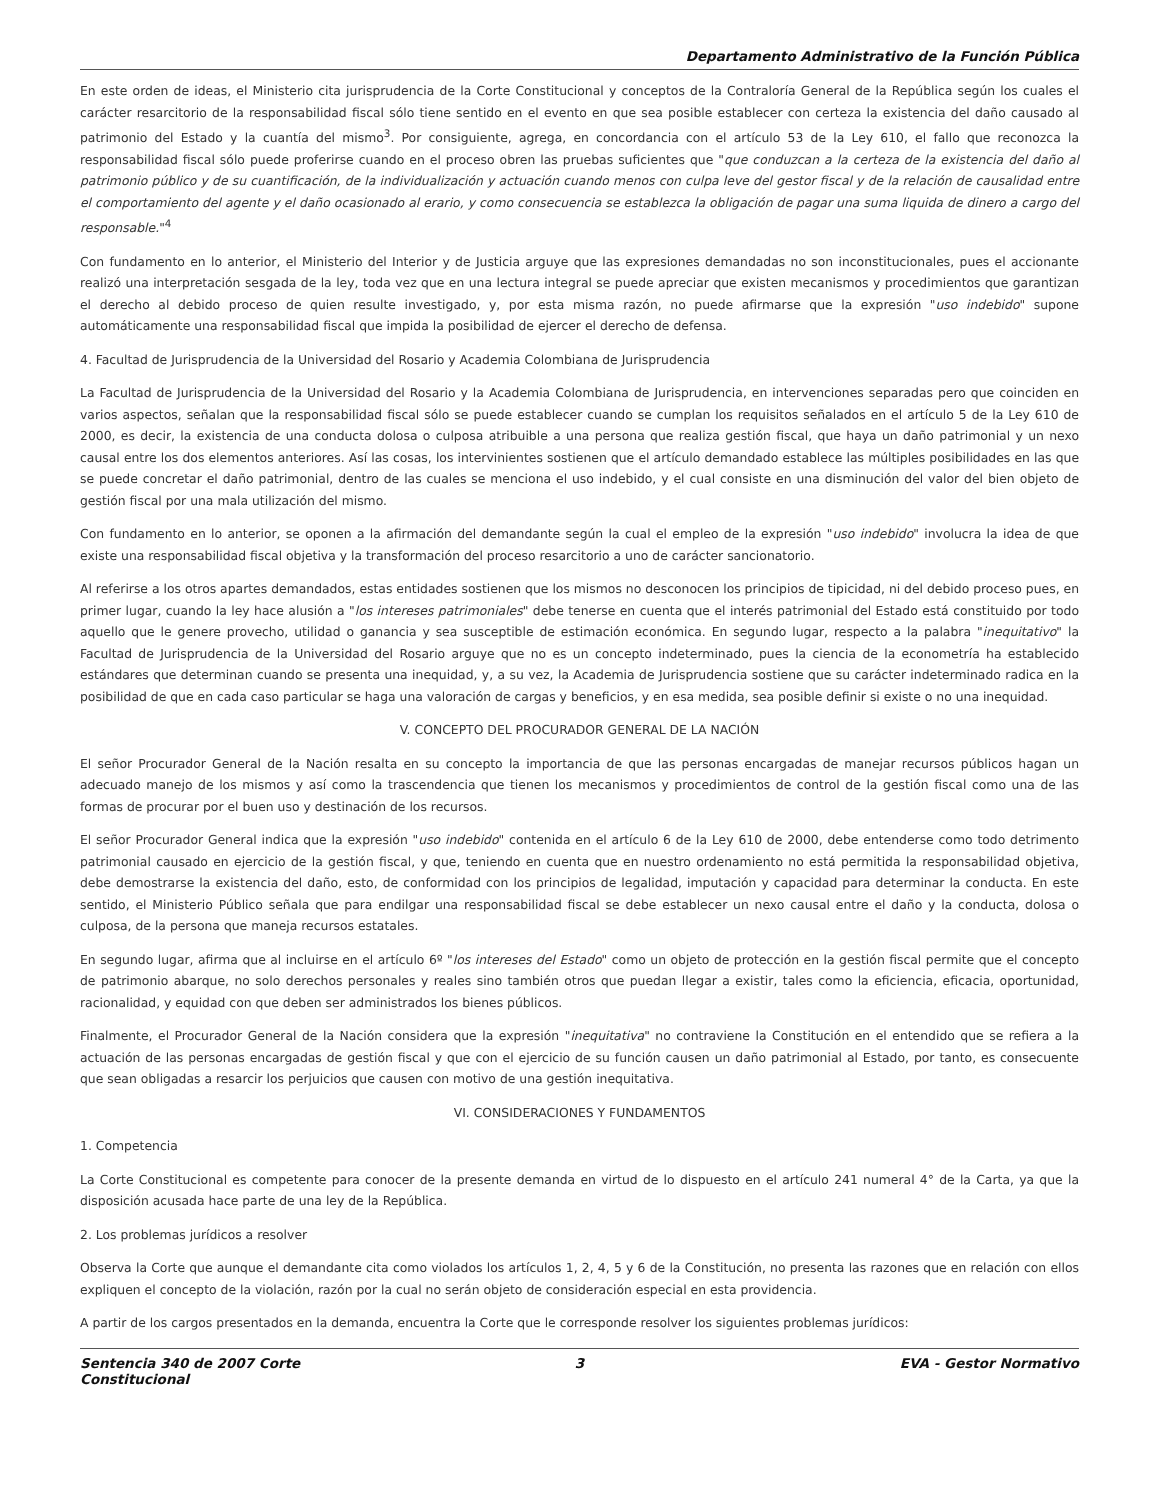Departamento Administrativo de la Función Pública
En este orden de ideas, el Ministerio cita jurisprudencia de la Corte Constitucional y conceptos de la Contraloría General de la República según los cuales el carácter resarcitorio de la responsabilidad fiscal sólo tiene sentido en el evento en que sea posible establecer con certeza la existencia del daño causado al patrimonio del Estado y la cuantía del mismo<sup>3</sup>. Por consiguiente, agrega, en concordancia con el artículo 53 de la Ley 610, el fallo que reconozca la responsabilidad fiscal sólo puede proferirse cuando en el proceso obren las pruebas suficientes que "que conduzcan a la certeza de la existencia del daño al patrimonio público y de su cuantificación, de la individualización y actuación cuando menos con culpa leve del gestor fiscal y de la relación de causalidad entre el comportamiento del agente y el daño ocasionado al erario, y como consecuencia se establezca la obligación de pagar una suma liquida de dinero a cargo del responsable."<sup>4</sup>
Con fundamento en lo anterior, el Ministerio del Interior y de Justicia arguye que las expresiones demandadas no son inconstitucionales, pues el accionante realizó una interpretación sesgada de la ley, toda vez que en una lectura integral se puede apreciar que existen mecanismos y procedimientos que garantizan el derecho al debido proceso de quien resulte investigado, y, por esta misma razón, no puede afirmarse que la expresión "uso indebido" supone automáticamente una responsabilidad fiscal que impida la posibilidad de ejercer el derecho de defensa.
4. Facultad de Jurisprudencia de la Universidad del Rosario y Academia Colombiana de Jurisprudencia
La Facultad de Jurisprudencia de la Universidad del Rosario y la Academia Colombiana de Jurisprudencia, en intervenciones separadas pero que coinciden en varios aspectos, señalan que la responsabilidad fiscal sólo se puede establecer cuando se cumplan los requisitos señalados en el artículo 5 de la Ley 610 de 2000, es decir, la existencia de una conducta dolosa o culposa atribuible a una persona que realiza gestión fiscal, que haya un daño patrimonial y un nexo causal entre los dos elementos anteriores. Así las cosas, los intervinientes sostienen que el artículo demandado establece las múltiples posibilidades en las que se puede concretar el daño patrimonial, dentro de las cuales se menciona el uso indebido, y el cual consiste en una disminución del valor del bien objeto de gestión fiscal por una mala utilización del mismo.
Con fundamento en lo anterior, se oponen a la afirmación del demandante según la cual el empleo de la expresión "uso indebido" involucra la idea de que existe una responsabilidad fiscal objetiva y la transformación del proceso resarcitorio a uno de carácter sancionatorio.
Al referirse a los otros apartes demandados, estas entidades sostienen que los mismos no desconocen los principios de tipicidad, ni del debido proceso pues, en primer lugar, cuando la ley hace alusión a "los intereses patrimoniales" debe tenerse en cuenta que el interés patrimonial del Estado está constituido por todo aquello que le genere provecho, utilidad o ganancia y sea susceptible de estimación económica. En segundo lugar, respecto a la palabra "inequitativo" la Facultad de Jurisprudencia de la Universidad del Rosario arguye que no es un concepto indeterminado, pues la ciencia de la econometría ha establecido estándares que determinan cuando se presenta una inequidad, y, a su vez, la Academia de Jurisprudencia sostiene que su carácter indeterminado radica en la posibilidad de que en cada caso particular se haga una valoración de cargas y beneficios, y en esa medida, sea posible definir si existe o no una inequidad.
V. CONCEPTO DEL PROCURADOR GENERAL DE LA NACIÓN
El señor Procurador General de la Nación resalta en su concepto la importancia de que las personas encargadas de manejar recursos públicos hagan un adecuado manejo de los mismos y así como la trascendencia que tienen los mecanismos y procedimientos de control de la gestión fiscal como una de las formas de procurar por el buen uso y destinación de los recursos.
El señor Procurador General indica que la expresión "uso indebido" contenida en el artículo 6 de la Ley 610 de 2000, debe entenderse como todo detrimento patrimonial causado en ejercicio de la gestión fiscal, y que, teniendo en cuenta que en nuestro ordenamiento no está permitida la responsabilidad objetiva, debe demostrarse la existencia del daño, esto, de conformidad con los principios de legalidad, imputación y capacidad para determinar la conducta. En este sentido, el Ministerio Público señala que para endilgar una responsabilidad fiscal se debe establecer un nexo causal entre el daño y la conducta, dolosa o culposa, de la persona que maneja recursos estatales.
En segundo lugar, afirma que al incluirse en el artículo 6º "los intereses del Estado" como un objeto de protección en la gestión fiscal permite que el concepto de patrimonio abarque, no solo derechos personales y reales sino también otros que puedan llegar a existir, tales como la eficiencia, eficacia, oportunidad, racionalidad, y equidad con que deben ser administrados los bienes públicos.
Finalmente, el Procurador General de la Nación considera que la expresión "inequitativa" no contraviene la Constitución en el entendido que se refiera a la actuación de las personas encargadas de gestión fiscal y que con el ejercicio de su función causen un daño patrimonial al Estado, por tanto, es consecuente que sean obligadas a resarcir los perjuicios que causen con motivo de una gestión inequitativa.
VI. CONSIDERACIONES Y FUNDAMENTOS
1. Competencia
La Corte Constitucional es competente para conocer de la presente demanda en virtud de lo dispuesto en el artículo 241 numeral 4° de la Carta, ya que la disposición acusada hace parte de una ley de la República.
2. Los problemas jurídicos a resolver
Observa la Corte que aunque el demandante cita como violados los artículos 1, 2, 4, 5 y 6 de la Constitución, no presenta las razones que en relación con ellos expliquen el concepto de la violación, razón por la cual no serán objeto de consideración especial en esta providencia.
A partir de los cargos presentados en la demanda, encuentra la Corte que le corresponde resolver los siguientes problemas jurídicos:
Sentencia 340 de 2007 Corte Constitucional
3 EVA - Gestor Normativo